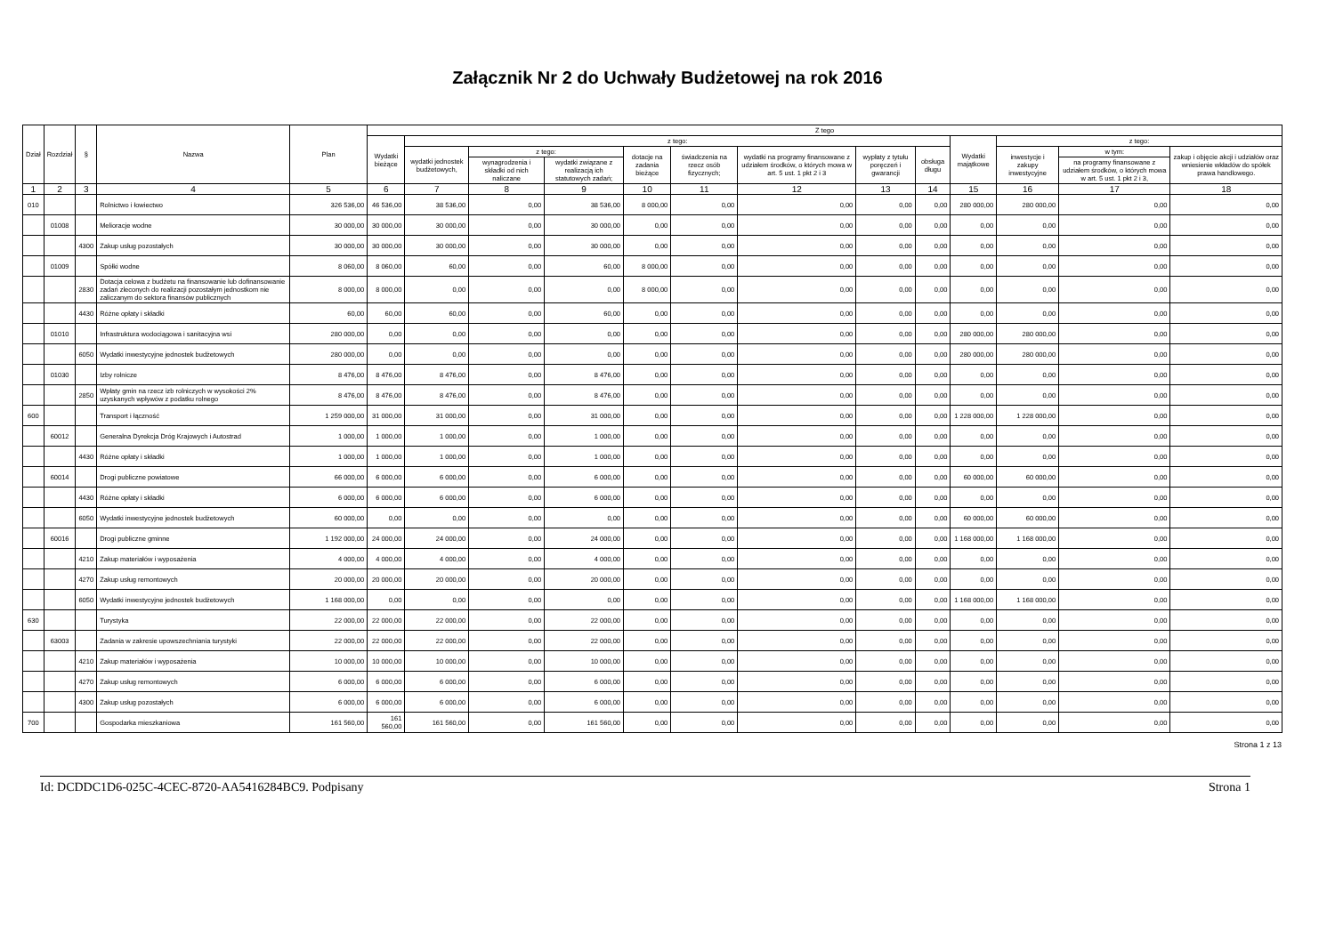Załącznik Nr 2 do Uchwały Budżetowej na rok 2016
| Dział | Rozdział | § | Nazwa | Plan | Z tego | | | | | | | | | | | | |
| --- | --- | --- | --- | --- | --- | --- | --- | --- | --- | --- | --- | --- | --- | --- | --- | --- | --- |
| | | | | | Wydatki bieżące | z tego: | | | | | | | | Wydatki majątkowe | z tego: | | |
| | | | | | | wydatki jednostek budżetowych, | z tego: | | dotacje na zadania bieżące | świadczenia na rzecz osób fizycznych; | wydatki na programy finansowane z udziałem środków, o których mowa w art. 5 ust. 1 pkt 2 i 3 | wypłaty z tytułu poręczeń i gwarancji | obsługa długu | | inwestycje i zakupy inwestycyjne | w tym: | zakup i objęcie akcji i udziałów oraz wniesienie wkładów do spółek prawa handlowego. |
| | | | | | | | wynagrodzenia i składki od nich naliczane | wydatki związane z realizacją ich statutowych zadań; | | | | | | | | na programy finansowane z udziałem środków, o których mowa w art. 5 ust. 1 pkt 2 i 3, | |
| 1 | 2 | 3 | 4 | 5 | 6 | 7 | 8 | 9 | 10 | 11 | 12 | 13 | 14 | 15 | 16 | 17 | 18 |
| 010 | | | Rolnictwo i łowiectwo | 326 536,00 | 46 536,00 | 38 536,00 | 0,00 | 38 536,00 | 8 000,00 | 0,00 | 0,00 | 0,00 | 0,00 | 280 000,00 | 280 000,00 | 0,00 | 0,00 |
| | 01008 | | Melioracje wodne | 30 000,00 | 30 000,00 | 30 000,00 | 0,00 | 30 000,00 | 0,00 | 0,00 | 0,00 | 0,00 | 0,00 | 0,00 | 0,00 | 0,00 | 0,00 |
| | | 4300 | Zakup usług pozostałych | 30 000,00 | 30 000,00 | 30 000,00 | 0,00 | 30 000,00 | 0,00 | 0,00 | 0,00 | 0,00 | 0,00 | 0,00 | 0,00 | 0,00 | 0,00 |
| | 01009 | | Spółki wodne | 8 060,00 | 8 060,00 | 60,00 | 0,00 | 60,00 | 8 000,00 | 0,00 | 0,00 | 0,00 | 0,00 | 0,00 | 0,00 | 0,00 | 0,00 |
| | | 2830 | Dotacja celowa z budżetu na finansowanie lub dofinansowanie zadań zleconych do realizacji pozostałym jednostkom nie zaliczanym do sektora finansów publicznych | 8 000,00 | 8 000,00 | 0,00 | 0,00 | 0,00 | 8 000,00 | 0,00 | 0,00 | 0,00 | 0,00 | 0,00 | 0,00 | 0,00 | 0,00 |
| | | 4430 | Różne opłaty i składki | 60,00 | 60,00 | 60,00 | 0,00 | 60,00 | 0,00 | 0,00 | 0,00 | 0,00 | 0,00 | 0,00 | 0,00 | 0,00 | 0,00 |
| | 01010 | | Infrastruktura wodociągowa i sanitacyjna wsi | 280 000,00 | 0,00 | 0,00 | 0,00 | 0,00 | 0,00 | 0,00 | 0,00 | 0,00 | 0,00 | 280 000,00 | 280 000,00 | 0,00 | 0,00 |
| | | 6050 | Wydatki inwestycyjne jednostek budżetowych | 280 000,00 | 0,00 | 0,00 | 0,00 | 0,00 | 0,00 | 0,00 | 0,00 | 0,00 | 0,00 | 280 000,00 | 280 000,00 | 0,00 | 0,00 |
| | 01030 | | Izby rolnicze | 8 476,00 | 8 476,00 | 8 476,00 | 0,00 | 8 476,00 | 0,00 | 0,00 | 0,00 | 0,00 | 0,00 | 0,00 | 0,00 | 0,00 | 0,00 |
| | | 2850 | Wpłaty gmin na rzecz izb rolniczych w wysokości 2% uzyskanych wpływów z podatku rolnego | 8 476,00 | 8 476,00 | 8 476,00 | 0,00 | 8 476,00 | 0,00 | 0,00 | 0,00 | 0,00 | 0,00 | 0,00 | 0,00 | 0,00 | 0,00 |
| 600 | | | Transport i łączność | 1 259 000,00 | 31 000,00 | 31 000,00 | 0,00 | 31 000,00 | 0,00 | 0,00 | 0,00 | 0,00 | 0,00 | 1 228 000,00 | 1 228 000,00 | 0,00 | 0,00 |
| | 60012 | | Generalna Dyrekcja Dróg Krajowych i Autostrad | 1 000,00 | 1 000,00 | 1 000,00 | 0,00 | 1 000,00 | 0,00 | 0,00 | 0,00 | 0,00 | 0,00 | 0,00 | 0,00 | 0,00 | 0,00 |
| | | 4430 | Różne opłaty i składki | 1 000,00 | 1 000,00 | 1 000,00 | 0,00 | 1 000,00 | 0,00 | 0,00 | 0,00 | 0,00 | 0,00 | 0,00 | 0,00 | 0,00 | 0,00 |
| | 60014 | | Drogi publiczne powiatowe | 66 000,00 | 6 000,00 | 6 000,00 | 0,00 | 6 000,00 | 0,00 | 0,00 | 0,00 | 0,00 | 0,00 | 60 000,00 | 60 000,00 | 0,00 | 0,00 |
| | | 4430 | Różne opłaty i składki | 6 000,00 | 6 000,00 | 6 000,00 | 0,00 | 6 000,00 | 0,00 | 0,00 | 0,00 | 0,00 | 0,00 | 0,00 | 0,00 | 0,00 | 0,00 |
| | | 6050 | Wydatki inwestycyjne jednostek budżetowych | 60 000,00 | 0,00 | 0,00 | 0,00 | 0,00 | 0,00 | 0,00 | 0,00 | 0,00 | 0,00 | 60 000,00 | 60 000,00 | 0,00 | 0,00 |
| | 60016 | | Drogi publiczne gminne | 1 192 000,00 | 24 000,00 | 24 000,00 | 0,00 | 24 000,00 | 0,00 | 0,00 | 0,00 | 0,00 | 0,00 | 1 168 000,00 | 1 168 000,00 | 0,00 | 0,00 |
| | | 4210 | Zakup materiałów i wyposażenia | 4 000,00 | 4 000,00 | 4 000,00 | 0,00 | 4 000,00 | 0,00 | 0,00 | 0,00 | 0,00 | 0,00 | 0,00 | 0,00 | 0,00 | 0,00 |
| | | 4270 | Zakup usług remontowych | 20 000,00 | 20 000,00 | 20 000,00 | 0,00 | 20 000,00 | 0,00 | 0,00 | 0,00 | 0,00 | 0,00 | 0,00 | 0,00 | 0,00 | 0,00 |
| | | 6050 | Wydatki inwestycyjne jednostek budżetowych | 1 168 000,00 | 0,00 | 0,00 | 0,00 | 0,00 | 0,00 | 0,00 | 0,00 | 0,00 | 0,00 | 1 168 000,00 | 1 168 000,00 | 0,00 | 0,00 |
| 630 | | | Turystyka | 22 000,00 | 22 000,00 | 22 000,00 | 0,00 | 22 000,00 | 0,00 | 0,00 | 0,00 | 0,00 | 0,00 | 0,00 | 0,00 | 0,00 | 0,00 |
| | 63003 | | Zadania w zakresie upowszechniania turystyki | 22 000,00 | 22 000,00 | 22 000,00 | 0,00 | 22 000,00 | 0,00 | 0,00 | 0,00 | 0,00 | 0,00 | 0,00 | 0,00 | 0,00 | 0,00 |
| | | 4210 | Zakup materiałów i wyposażenia | 10 000,00 | 10 000,00 | 10 000,00 | 0,00 | 10 000,00 | 0,00 | 0,00 | 0,00 | 0,00 | 0,00 | 0,00 | 0,00 | 0,00 | 0,00 |
| | | 4270 | Zakup usług remontowych | 6 000,00 | 6 000,00 | 6 000,00 | 0,00 | 6 000,00 | 0,00 | 0,00 | 0,00 | 0,00 | 0,00 | 0,00 | 0,00 | 0,00 | 0,00 |
| | | 4300 | Zakup usług pozostałych | 6 000,00 | 6 000,00 | 6 000,00 | 0,00 | 6 000,00 | 0,00 | 0,00 | 0,00 | 0,00 | 0,00 | 0,00 | 0,00 | 0,00 | 0,00 |
| 700 | | | Gospodarka mieszkaniowa | 161 560,00 | 161 560,00 | 161 560,00 | 0,00 | 161 560,00 | 0,00 | 0,00 | 0,00 | 0,00 | 0,00 | 0,00 | 0,00 | 0,00 | 0,00 |
Strona 1 z 13
Id: DCDDC1D6-025C-4CEC-8720-AA5416284BC9. Podpisany Strona 1